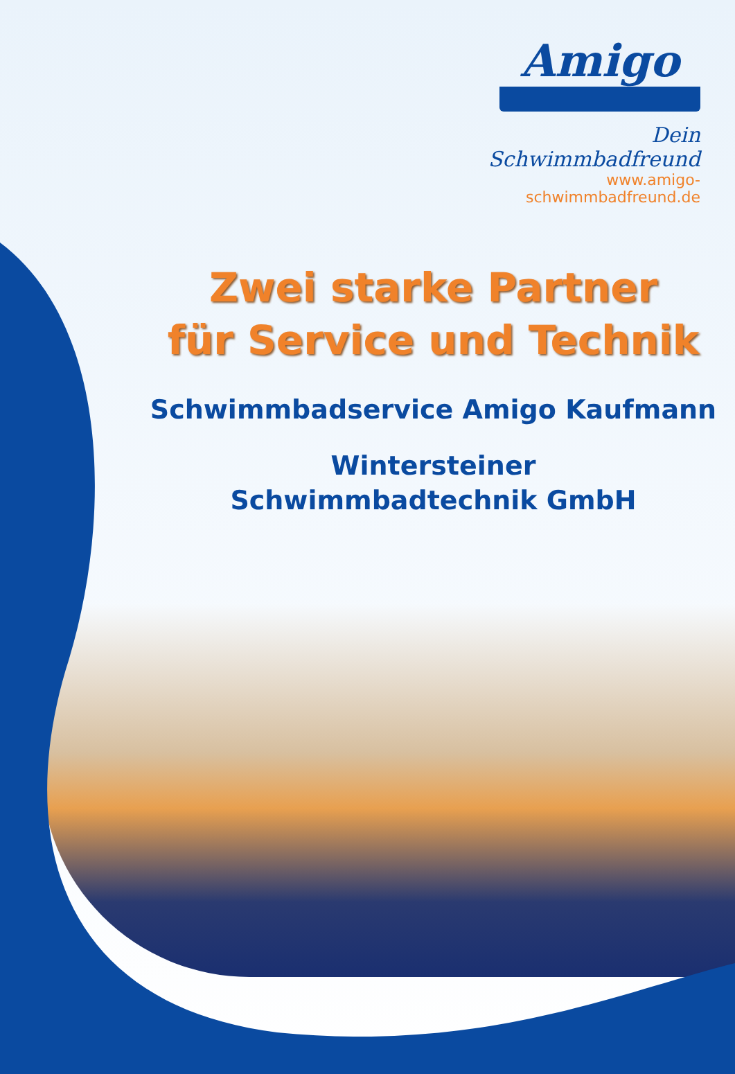Amigo
Dein Schwimmbadfreund
www.amigo-schwimmbadfreund.de
Zwei starke Partner
für Service und Technik
Schwimmbadservice Amigo Kaufmann
Wintersteiner
Schwimmbadtechnik GmbH